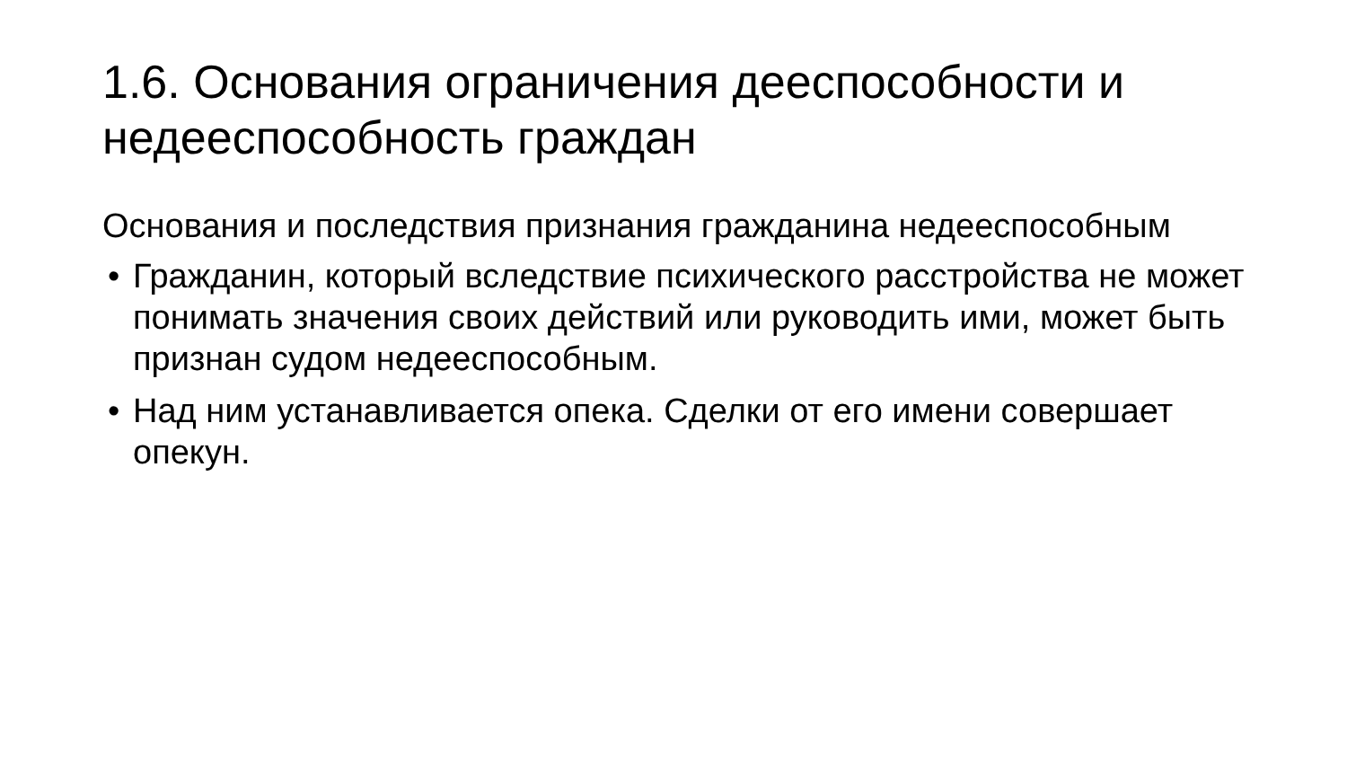1.6. Основания ограничения дееспособности и недееспособность граждан
Основания и последствия признания гражданина недееспособным
• Гражданин, который вследствие психического расстройства не может понимать значения своих действий или руководить ими, может быть признан судом недееспособным.
• Над ним устанавливается опека. Сделки от его имени совершает опекун.